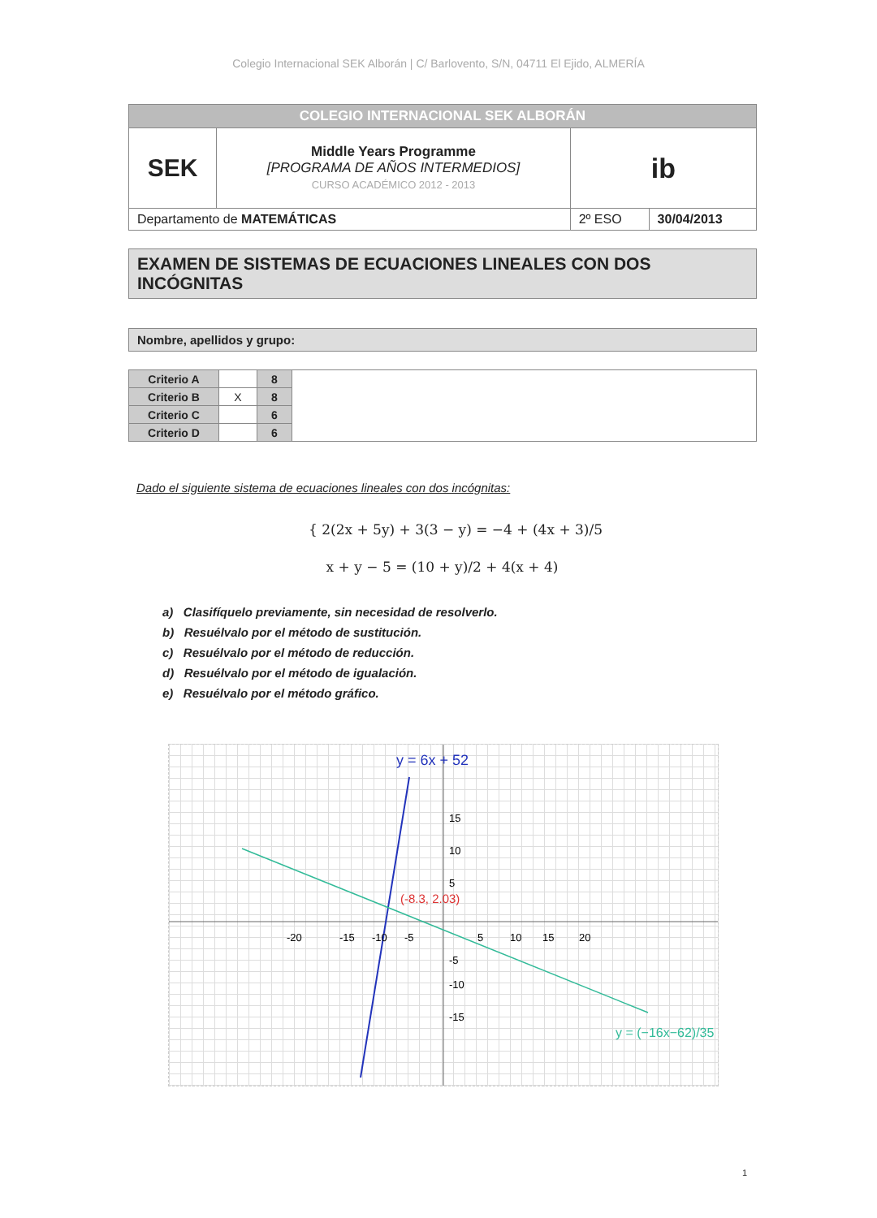Colegio Internacional SEK Alborán | C/ Barlovento, S/N, 04711 El Ejido, ALMERÍA
| COLEGIO INTERNACIONAL SEK ALBORÁN | | | |
| SEK | Middle Years Programme [PROGRAMA DE AÑOS INTERMEDIOS] CURSO ACADÉMICO 2012 - 2013 | ib | |
| Departamento de MATEMÁTICAS | | 2º ESO | 30/04/2013 |
EXAMEN DE SISTEMAS DE ECUACIONES LINEALES CON DOS INCÓGNITAS
Nombre, apellidos y grupo:
| Criterio A | | 8 | |
| Criterio B | X | 8 | |
| Criterio C | | 6 | |
| Criterio D | | 6 | |
Dado el siguiente sistema de ecuaciones lineales con dos incógnitas:
{ 2(2x + 5y) + 3(3 − y) = −4 + (4x + 3)/5
x + y − 5 = (10 + y)/2 + 4(x + 4)
a) Clasifíquelo previamente, sin necesidad de resolverlo.
b) Resuélvalo por el método de sustitución.
c) Resuélvalo por el método de reducción.
d) Resuélvalo por el método de igualación.
e) Resuélvalo por el método gráfico.
y = 6x + 52
(-8.3, 2.03)
y = (−16x−62)/35
-20
-15
-10
-5
5
10
15
20
15
10
5
-5
-10
-15
1